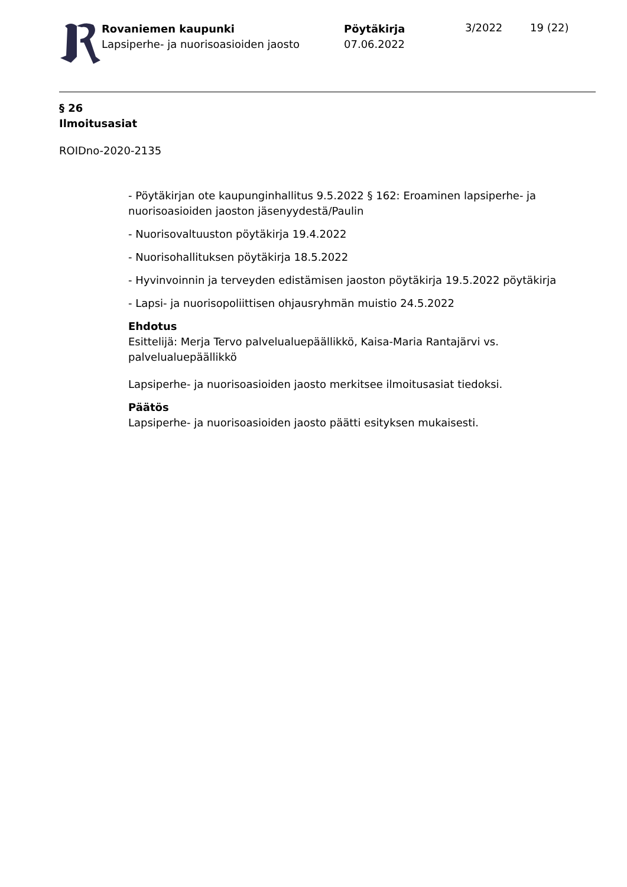Rovaniemen kaupunki
Lapsiperhe- ja nuorisoasioiden jaosto
Pöytäkirja
07.06.2022
3/2022 19 (22)
§ 26
Ilmoitusasiat
ROIDno-2020-2135
- Pöytäkirjan ote kaupunginhallitus 9.5.2022 § 162: Eroaminen lapsiperhe- ja nuorisoasioiden jaoston jäsenyydestä/Paulin
- Nuorisovaltuuston pöytäkirja 19.4.2022
- Nuorisohallituksen pöytäkirja 18.5.2022
- Hyvinvoinnin ja terveyden edistämisen jaoston pöytäkirja 19.5.2022 pöytäkirja
- Lapsi- ja nuorisopoliittisen ohjausryhmän muistio 24.5.2022
Ehdotus
Esittelijä: Merja Tervo palvelualuepäällikkö, Kaisa-Maria Rantajärvi vs. palvelualuepäällikkö
Lapsiperhe- ja nuorisoasioiden jaosto merkitsee ilmoitusasiat tiedoksi.
Päätös
Lapsiperhe- ja nuorisoasioiden jaosto päätti esityksen mukaisesti.